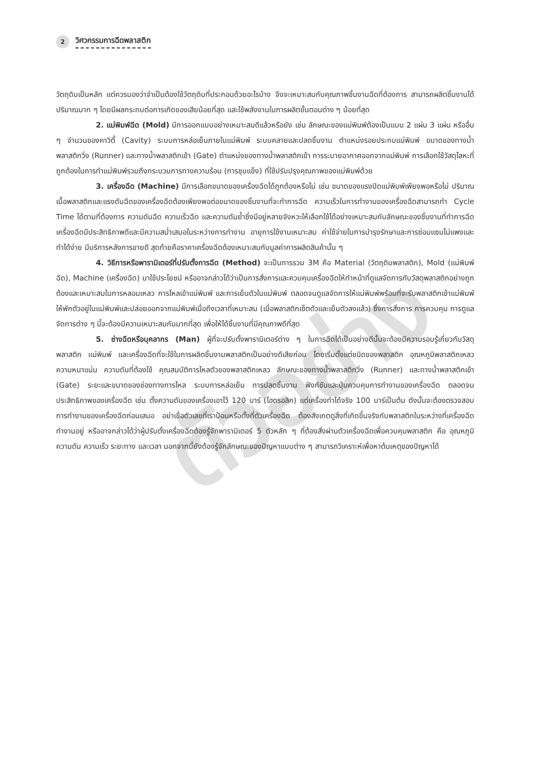2 วิศวกรรมการฉีดพลาสติก
ตัวอย่าง
วัตถุดิบเป็นหลัก แต่ควรมองว่าจำเป็นต้องใช้วัตถุดิบที่ประกอบด้วยอะไรบ้าง จึงจะเหมาะสมกับคุณภาพชิ้นงานฉีดที่ต้องการ สามารถผลิตชิ้นงานได้ปริมาณมาก ๆ โดยมีผลกระทบต่อการเกิดของเสียน้อยที่สุด และใช้พลังงานในการผลิตขั้นตอนต่าง ๆ น้อยที่สุด
2. แม่พิมพ์ฉีด (Mold) มีการออกแบบอย่างเหมาะสมดีแล้วหรือยัง เช่น ลักษณะของแม่พิมพ์ต้องเป็นแบบ 2 แผ่น 3 แผ่น หรืออื่น ๆ จำนวนของคาวิตี้ (Cavity) ระบบการหล่อเย็นภายในแม่พิมพ์ ระบบคลายและปลดชิ้นงาน ตำแหน่งรอยประกบแม่พิมพ์ ขนาดของทางน้ำพลาสติกวิ่ง (Runner) และทางน้ำพลาสติกเข้า (Gate) ตำแหน่งของทางน้ำพลาสติกเข้า การระบายอากาศออกจากแม่พิมพ์ การเลือกใช้วัสดุโลหะที่ถูกต้องในการทำแม่พิมพ์รวมถึงกระบวนการทางความร้อน (การชุบแข็ง) ที่ใช้ปรับปรุงคุณภาพของแม่พิมพ์ด้วย
3. เครื่องฉีด (Machine) มีการเลือกขนาดของเครื่องฉีดได้ถูกต้องหรือไม่ เช่น ขนาดของแรงปิดแม่พิมพ์เพียงพอหรือไม่ ปริมาณเนื้อพลาสติกและแรงดันฉีดของเครื่องฉีดต้องเพียงพอต่อขนาดของชิ้นงานที่จะทำการฉีด ความเร็วในการทำงานของเครื่องฉีดสามารถทำ Cycle Time ได้ตามที่ต้องการ ความดันฉีด ความเร็วฉีด และความดันย้ำซึ่งมีอยู่หลายจังหวะให้เลือกใช้ได้อย่างเหมาะสมกับลักษณะของชิ้นงานที่ทำการฉีด เครื่องฉีดมีประสิทธิภาพดีและมีความสม่ำเสมอในระหว่างการทำงาน อายุการใช้งานเหมาะสม ค่าใช้จ่ายในการบำรุงรักษาและการซ่อมแซมไม่แพงและทำได้ง่าย มีบริการหลังการขายดี สุดท้ายคือราคาเครื่องฉีดต้องเหมาะสมกับมูลค่าการผลิตสินค้านั้น ๆ
4. วิธีการหรือพารามิเตอร์ที่ปรับตั้งการฉีด (Method) จะเป็นการรวม 3M คือ Material (วัตถุดิบพลาสติก), Mold (แม่พิมพ์ฉีด), Machine (เครื่องฉีด) มาใช้ประโยชน์ หรืออาจกล่าวได้ว่าเป็นการสั่งการและควบคุมเครื่องฉีดให้ทำหน้าที่ดูแลจัดการกับวัสดุพลาสติกอย่างถูกต้องและเหมาะสมในการหลอมเหลว การไหลเข้าแม่พิมพ์ และการเย็นตัวในแม่พิมพ์ ตลอดจนดูแลจัดการให้แม่พิมพ์พร้อมที่จะรับพลาสติกเข้าแม่พิมพ์ ให้พักตัวอยู่ในแม่พิมพ์และปล่อยออกจากแม่พิมพ์เมื่อถึงเวลาที่เหมาะสม (เมื่อพลาสติกเซ็ตตัวและเย็นตัวลงแล้ว) ซึ่งการสั่งการ การควบคุม การดูแลจัดการต่าง ๆ นี้จะต้องมีความเหมาะสมกันมากที่สุด เพื่อให้ได้ชิ้นงานที่มีคุณภาพดีที่สุด
5. ช่างฉีดหรือบุคลากร (Man) ผู้ที่จะปรับตั้งพารามิเตอร์ต่าง ๆ ในการฉีดได้เป็นอย่างดีนั้นจะต้องมีความรอบรู้เกี่ยวกับวัสดุพลาสติก แม่พิมพ์ และเครื่องฉีดที่จะใช้ในการผลิตชิ้นงานพลาสติกเป็นอย่างดีเสียก่อน โดยเริ่มตั้งแต่ชนิดของพลาสติก อุณหภูมิพลาสติกเหลว ความหนาแน่น ความดันที่ต้องใช้ คุณสมบัติการไหลตัวของพลาสติกเหลว ลักษณะของทางน้ำพลาสติกวิ่ง (Runner) และทางน้ำพลาสติกเข้า (Gate) ระยะและขนาดของช่องทางการไหล ระบบการหล่อเย็น การปลดชิ้นงาน ฟังก์ชันและปุ่มควบคุมการทำงานของเครื่องฉีด ตลอดจนประสิทธิภาพของเครื่องฉีด เช่น ตั้งความดันของเครื่องเอาไว้ 120 บาร์ (ไฮดรอลิก) แต่เครื่องทำได้จริง 100 บาร์เป็นต้น ดังนั้นจะต้องตรวจสอบการทำงานของเครื่องฉีดก่อนเสมอ อย่าเชื่อตัวเลขที่เราป้อนหรือตั้งที่ตัวเครื่องฉีด ต้องสังเกตดูสิ่งที่เกิดขึ้นจริงกับพลาสติกในระหว่างที่เครื่องฉีดทำงานอยู่ หรืออาจกล่าวได้ว่าผู้ปรับตั้งเครื่องฉีดต้องรู้จักพารามิเตอร์ 5 ตัวหลัก ๆ ที่ต้องสั่งผ่านตัวเครื่องฉีดเพื่อควบคุมพลาสติก คือ อุณหภูมิ ความดัน ความเร็ว ระยะทาง และเวลา นอกจากนี้ยังต้องรู้จักลักษณะของปัญหาแบบต่าง ๆ สามารถวิเคราะห์เพื่อหาต้นเหตุของปัญหาได้